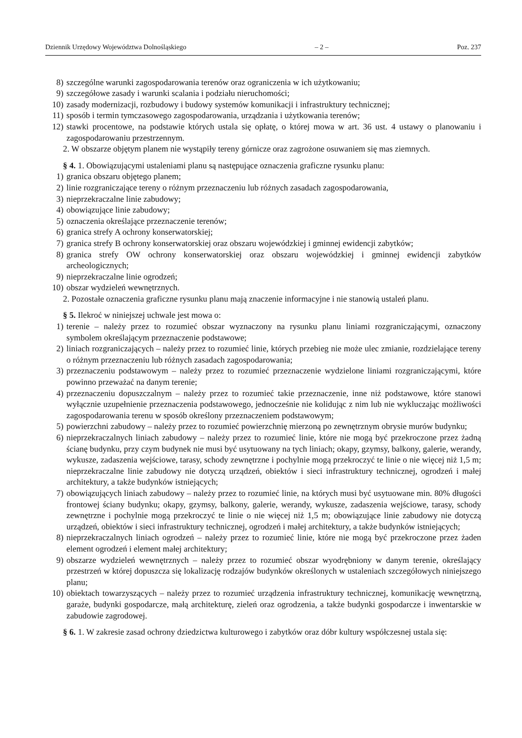Dziennik Urzędowy Województwa Dolnośląskiego – 2 – Poz. 237
8) szczególne warunki zagospodarowania terenów oraz ograniczenia w ich użytkowaniu;
9) szczegółowe zasady i warunki scalania i podziału nieruchomości;
10) zasady modernizacji, rozbudowy i budowy systemów komunikacji i infrastruktury technicznej;
11) sposób i termin tymczasowego zagospodarowania, urządzania i użytkowania terenów;
12) stawki procentowe, na podstawie których ustala się opłatę, o której mowa w art. 36 ust. 4 ustawy o planowaniu i zagospodarowaniu przestrzennym.
2. W obszarze objętym planem nie wystąpiły tereny górnicze oraz zagrożone osuwaniem się mas ziemnych.
§ 4. 1. Obowiązującymi ustaleniami planu są następujące oznaczenia graficzne rysunku planu:
1) granica obszaru objętego planem;
2) linie rozgraniczające tereny o różnym przeznaczeniu lub różnych zasadach zagospodarowania,
3) nieprzekraczalne linie zabudowy;
4) obowiązujące linie zabudowy;
5) oznaczenia określające przeznaczenie terenów;
6) granica strefy A ochrony konserwatorskiej;
7) granica strefy B ochrony konserwatorskiej oraz obszaru wojewódzkiej i gminnej ewidencji zabytków;
8) granica strefy OW ochrony konserwatorskiej oraz obszaru wojewódzkiej i gminnej ewidencji zabytków archeologicznych;
9) nieprzekraczalne linie ogrodzeń;
10) obszar wydzieleń wewnętrznych.
2. Pozostałe oznaczenia graficzne rysunku planu mają znaczenie informacyjne i nie stanowią ustaleń planu.
§ 5. Ilekroć w niniejszej uchwale jest mowa o:
1) terenie – należy przez to rozumieć obszar wyznaczony na rysunku planu liniami rozgraniczającymi, oznaczony symbolem określającym przeznaczenie podstawowe;
2) liniach rozgraniczających – należy przez to rozumieć linie, których przebieg nie może ulec zmianie, rozdzielające tereny o różnym przeznaczeniu lub różnych zasadach zagospodarowania;
3) przeznaczeniu podstawowym – należy przez to rozumieć przeznaczenie wydzielone liniami rozgraniczającymi, które powinno przeważać na danym terenie;
4) przeznaczeniu dopuszczalnym – należy przez to rozumieć takie przeznaczenie, inne niż podstawowe, które stanowi wyłącznie uzupełnienie przeznaczenia podstawowego, jednocześnie nie kolidując z nim lub nie wykluczając możliwości zagospodarowania terenu w sposób określony przeznaczeniem podstawowym;
5) powierzchni zabudowy – należy przez to rozumieć powierzchnię mierzoną po zewnętrznym obrysie murów budynku;
6) nieprzekraczalnych liniach zabudowy – należy przez to rozumieć linie, które nie mogą być przekroczone przez żadną ścianę budynku, przy czym budynek nie musi być usytuowany na tych liniach; okapy, gzymsy, balkony, galerie, werandy, wykusze, zadaszenia wejściowe, tarasy, schody zewnętrzne i pochylnie mogą przekroczyć te linie o nie więcej niż 1,5 m; nieprzekraczalne linie zabudowy nie dotyczą urządzeń, obiektów i sieci infrastruktury technicznej, ogrodzeń i małej architektury, a także budynków istniejących;
7) obowiązujących liniach zabudowy – należy przez to rozumieć linie, na których musi być usytuowane min. 80% długości frontowej ściany budynku; okapy, gzymsy, balkony, galerie, werandy, wykusze, zadaszenia wejściowe, tarasy, schody zewnętrzne i pochylnie mogą przekroczyć te linie o nie więcej niż 1,5 m; obowiązujące linie zabudowy nie dotyczą urządzeń, obiektów i sieci infrastruktury technicznej, ogrodzeń i małej architektury, a także budynków istniejących;
8) nieprzekraczalnych liniach ogrodzeń – należy przez to rozumieć linie, które nie mogą być przekroczone przez żaden element ogrodzeń i element małej architektury;
9) obszarze wydzieleń wewnętrznych – należy przez to rozumieć obszar wyodrębniony w danym terenie, określający przestrzeń w której dopuszcza się lokalizację rodzajów budynków określonych w ustaleniach szczegółowych niniejszego planu;
10) obiektach towarzyszących – należy przez to rozumieć urządzenia infrastruktury technicznej, komunikację wewnętrzną, garaże, budynki gospodarcze, małą architekturę, zieleń oraz ogrodzenia, a także budynki gospodarcze i inwentarskie w zabudowie zagrodowej.
§ 6. 1. W zakresie zasad ochrony dziedzictwa kulturowego i zabytków oraz dóbr kultury współczesnej ustala się: